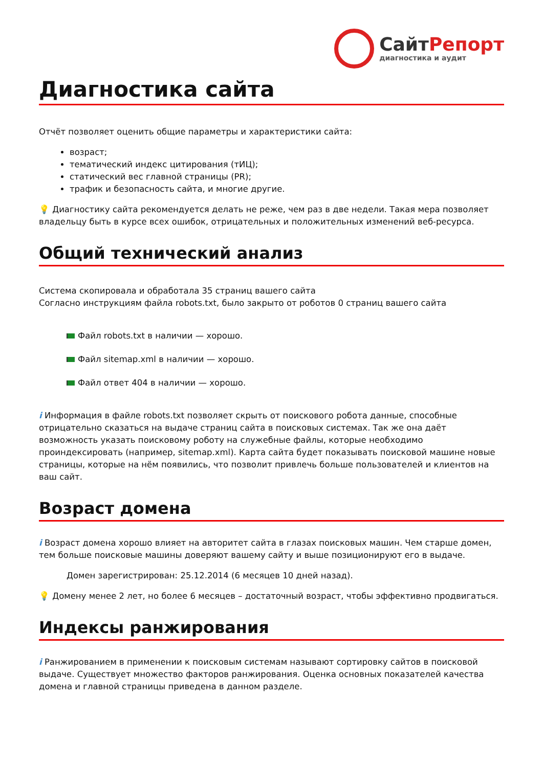СайтРепорт
диагностика и аудит
Диагностика сайта
Отчёт позволяет оценить общие параметры и характеристики сайта:
возраст;
тематический индекс цитирования (тИЦ);
статический вес главной страницы (PR);
трафик и безопасность сайта, и многие другие.
💡 Диагностику сайта рекомендуется делать не реже, чем раз в две недели. Такая мера позволяет владельцу быть в курсе всех ошибок, отрицательных и положительных изменений веб-ресурса.
Общий технический анализ
Система скопировала и обработала 35 страниц вашего сайта
Согласно инструкциям файла robots.txt, было закрыто от роботов 0 страниц вашего сайта
Файл robots.txt в наличии — хорошо.
Файл sitemap.xml в наличии — хорошо.
Файл ответ 404 в наличии — хорошо.
i Информация в файле robots.txt позволяет скрыть от поискового робота данные, способные отрицательно сказаться на выдаче страниц сайта в поисковых системах. Так же она даёт возможность указать поисковому роботу на служебные файлы, которые необходимо проиндексировать (например, sitemap.xml). Карта сайта будет показывать поисковой машине новые страницы, которые на нём появились, что позволит привлечь больше пользователей и клиентов на ваш сайт.
Возраст домена
i Возраст домена хорошо влияет на авторитет сайта в глазах поисковых машин. Чем старше домен, тем больше поисковые машины доверяют вашему сайту и выше позиционируют его в выдаче.
Домен зарегистрирован: 25.12.2014 (6 месяцев 10 дней назад).
💡 Домену менее 2 лет, но более 6 месяцев – достаточный возраст, чтобы эффективно продвигаться.
Индексы ранжирования
i Ранжированием в применении к поисковым системам называют сортировку сайтов в поисковой выдаче. Существует множество факторов ранжирования. Оценка основных показателей качества домена и главной страницы приведена в данном разделе.